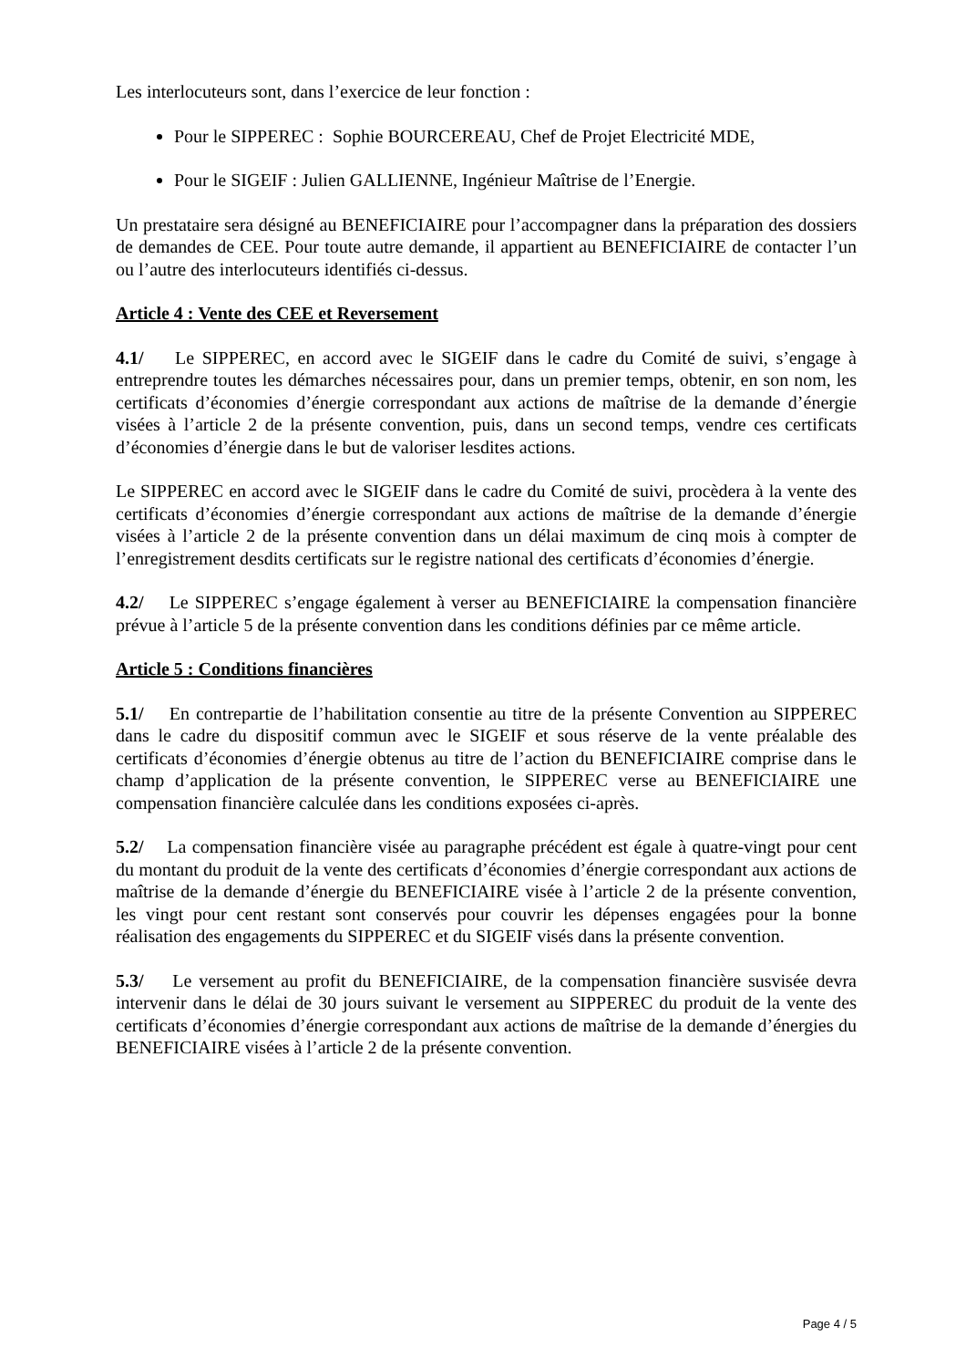Les interlocuteurs sont, dans l’exercice de leur fonction :
Pour le SIPPEREC : Sophie BOURCEREAU, Chef de Projet Electricité MDE,
Pour le SIGEIF : Julien GALLIENNE, Ingénieur Maîtrise de l’Energie.
Un prestataire sera désigné au BENEFICIAIRE pour l’accompagner dans la préparation des dossiers de demandes de CEE. Pour toute autre demande, il appartient au BENEFICIAIRE de contacter l’un ou l’autre des interlocuteurs identifiés ci-dessus.
Article 4 : Vente des CEE et Reversement
4.1/ Le SIPPEREC, en accord avec le SIGEIF dans le cadre du Comité de suivi, s’engage à entreprendre toutes les démarches nécessaires pour, dans un premier temps, obtenir, en son nom, les certificats d’économies d’énergie correspondant aux actions de maîtrise de la demande d’énergie visées à l’article 2 de la présente convention, puis, dans un second temps, vendre ces certificats d’économies d’énergie dans le but de valoriser lesdites actions.
Le SIPPEREC en accord avec le SIGEIF dans le cadre du Comité de suivi, procèdera à la vente des certificats d’économies d’énergie correspondant aux actions de maîtrise de la demande d’énergie visées à l’article 2 de la présente convention dans un délai maximum de cinq mois à compter de l’enregistrement desdits certificats sur le registre national des certificats d’économies d’énergie.
4.2/ Le SIPPEREC s’engage également à verser au BENEFICIAIRE la compensation financière prévue à l’article 5 de la présente convention dans les conditions définies par ce même article.
Article 5 : Conditions financières
5.1/ En contrepartie de l’habilitation consentie au titre de la présente Convention au SIPPEREC dans le cadre du dispositif commun avec le SIGEIF et sous réserve de la vente préalable des certificats d’économies d’énergie obtenus au titre de l’action du BENEFICIAIRE comprise dans le champ d’application de la présente convention, le SIPPEREC verse au BENEFICIAIRE une compensation financière calculée dans les conditions exposées ci-après.
5.2/ La compensation financière visée au paragraphe précédent est égale à quatre-vingt pour cent du montant du produit de la vente des certificats d’économies d’énergie correspondant aux actions de maîtrise de la demande d’énergie du BENEFICIAIRE visée à l’article 2 de la présente convention, les vingt pour cent restant sont conservés pour couvrir les dépenses engagées pour la bonne réalisation des engagements du SIPPEREC et du SIGEIF visés dans la présente convention.
5.3/ Le versement au profit du BENEFICIAIRE, de la compensation financière susvisée devra intervenir dans le délai de 30 jours suivant le versement au SIPPEREC du produit de la vente des certificats d’économies d’énergie correspondant aux actions de maîtrise de la demande d’énergies du BENEFICIAIRE visées à l’article 2 de la présente convention.
Page 4 / 5